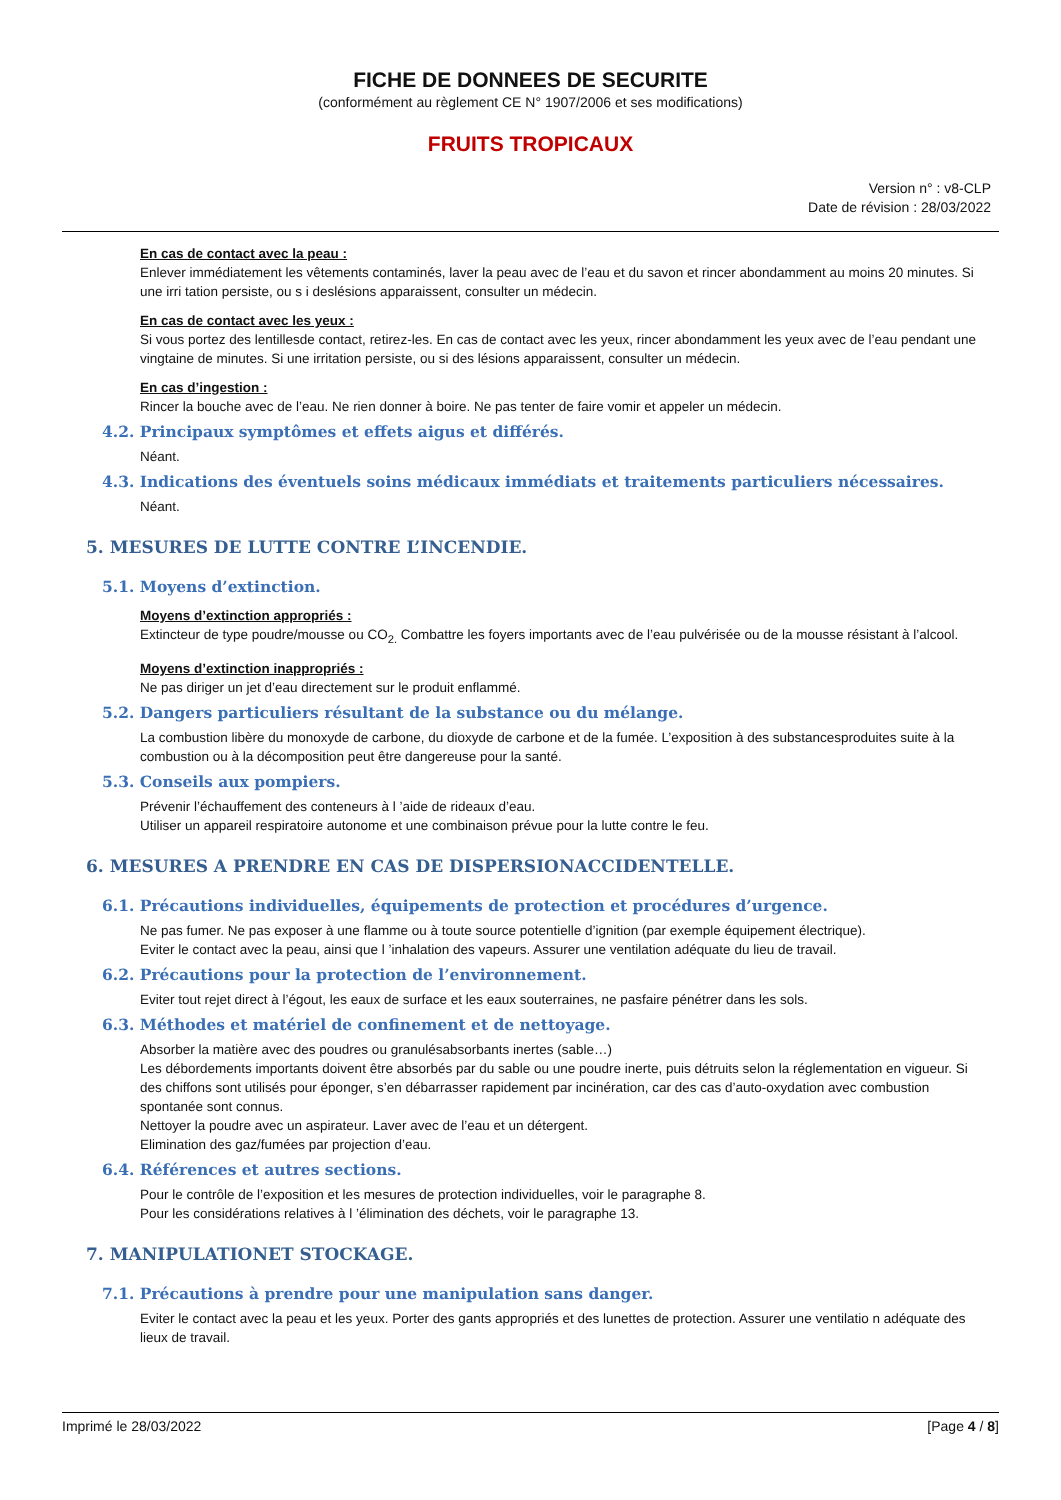FICHE DE DONNEES DE SECURITE
(conformément au règlement CE N° 1907/2006 et ses modifications)
FRUITS TROPICAUX
Version n° : v8-CLP
Date de révision : 28/03/2022
En cas de contact avec la peau :
Enlever immédiatement les vêtements contaminés, laver la peau avec de l’eau et du savon et rincer abondamment au moins 20 minutes. Si une irri tation persiste, ou s i deslésions apparaissent, consulter un médecin.
En cas de contact avec les yeux :
Si vous portez des lentillesde contact, retirez-les. En cas de contact avec les yeux, rincer abondamment les yeux avec de l’eau pendant une vingtaine de minutes. Si une irritation persiste, ou si des lésions apparaissent, consulter un médecin.
En cas d’ingestion :
Rincer la bouche avec de l’eau. Ne rien donner à boire. Ne pas tenter de faire vomir et appeler un médecin.
4.2. Principaux symptômes et effets aigus et différés.
Néant.
4.3. Indications des éventuels soins médicaux immédiats et traitements particuliers nécessaires.
Néant.
5. MESURES DE LUTTE CONTRE L’INCENDIE.
5.1. Moyens d’extinction.
Moyens d’extinction appropriés :
Extincteur de type poudre/mousse ou CO<sub>2.</sub> Combattre les foyers importants avec de l’eau pulvérisée ou de la mousse résistant à l’alcool.
Moyens d’extinction inappropriés :
Ne pas diriger un jet d’eau directement sur le produit enflammé.
5.2. Dangers particuliers résultant de la substance ou du mélange.
La combustion libère du monoxyde de carbone, du dioxyde de carbone et de la fumée. L’exposition à des substancesproduites suite à la combustion ou à la décomposition peut être dangereuse pour la santé.
5.3. Conseils aux pompiers.
Prévenir l’échauffement des conteneurs à l ’aide de rideaux d’eau.
Utiliser un appareil respiratoire autonome et une combinaison prévue pour la lutte contre le feu.
6. MESURES A PRENDRE EN CAS DE DISPERSIONACCIDENTELLE.
6.1. Précautions individuelles, équipements de protection et procédures d’urgence.
Ne pas fumer. Ne pas exposer à une flamme ou à toute source potentielle d’ignition (par exemple équipement électrique).
Eviter le contact avec la peau, ainsi que l ’inhalation des vapeurs. Assurer une ventilation adéquate du lieu de travail.
6.2. Précautions pour la protection de l’environnement.
Eviter tout rejet direct à l’égout, les eaux de surface et les eaux souterraines, ne pasfaire pénétrer dans les sols.
6.3. Méthodes et matériel de confinement et de nettoyage.
Absorber la matière avec des poudres ou granulésabsorbants inertes (sable…)
Les débordements importants doivent être absorbés par du sable ou une poudre inerte, puis détruits selon la réglementation en vigueur. Si des chiffons sont utilisés pour éponger, s’en débarrasser rapidement par incinération, car des cas d’auto-oxydation avec combustion spontanée sont connus.
Nettoyer la poudre avec un aspirateur. Laver avec de l’eau et un détergent.
Elimination des gaz/fumées par projection d’eau.
6.4. Références et autres sections.
Pour le contrôle de l’exposition et les mesures de protection individuelles, voir le paragraphe 8.
Pour les considérations relatives à l ’élimination des déchets, voir le paragraphe 13.
7. MANIPULATIONET STOCKAGE.
7.1. Précautions à prendre pour une manipulation sans danger.
Eviter le contact avec la peau et les yeux. Porter des gants appropriés et des lunettes de protection. Assurer une ventilatio n adéquate des lieux de travail.
Imprimé le 28/03/2022 [Page 4 / 8]